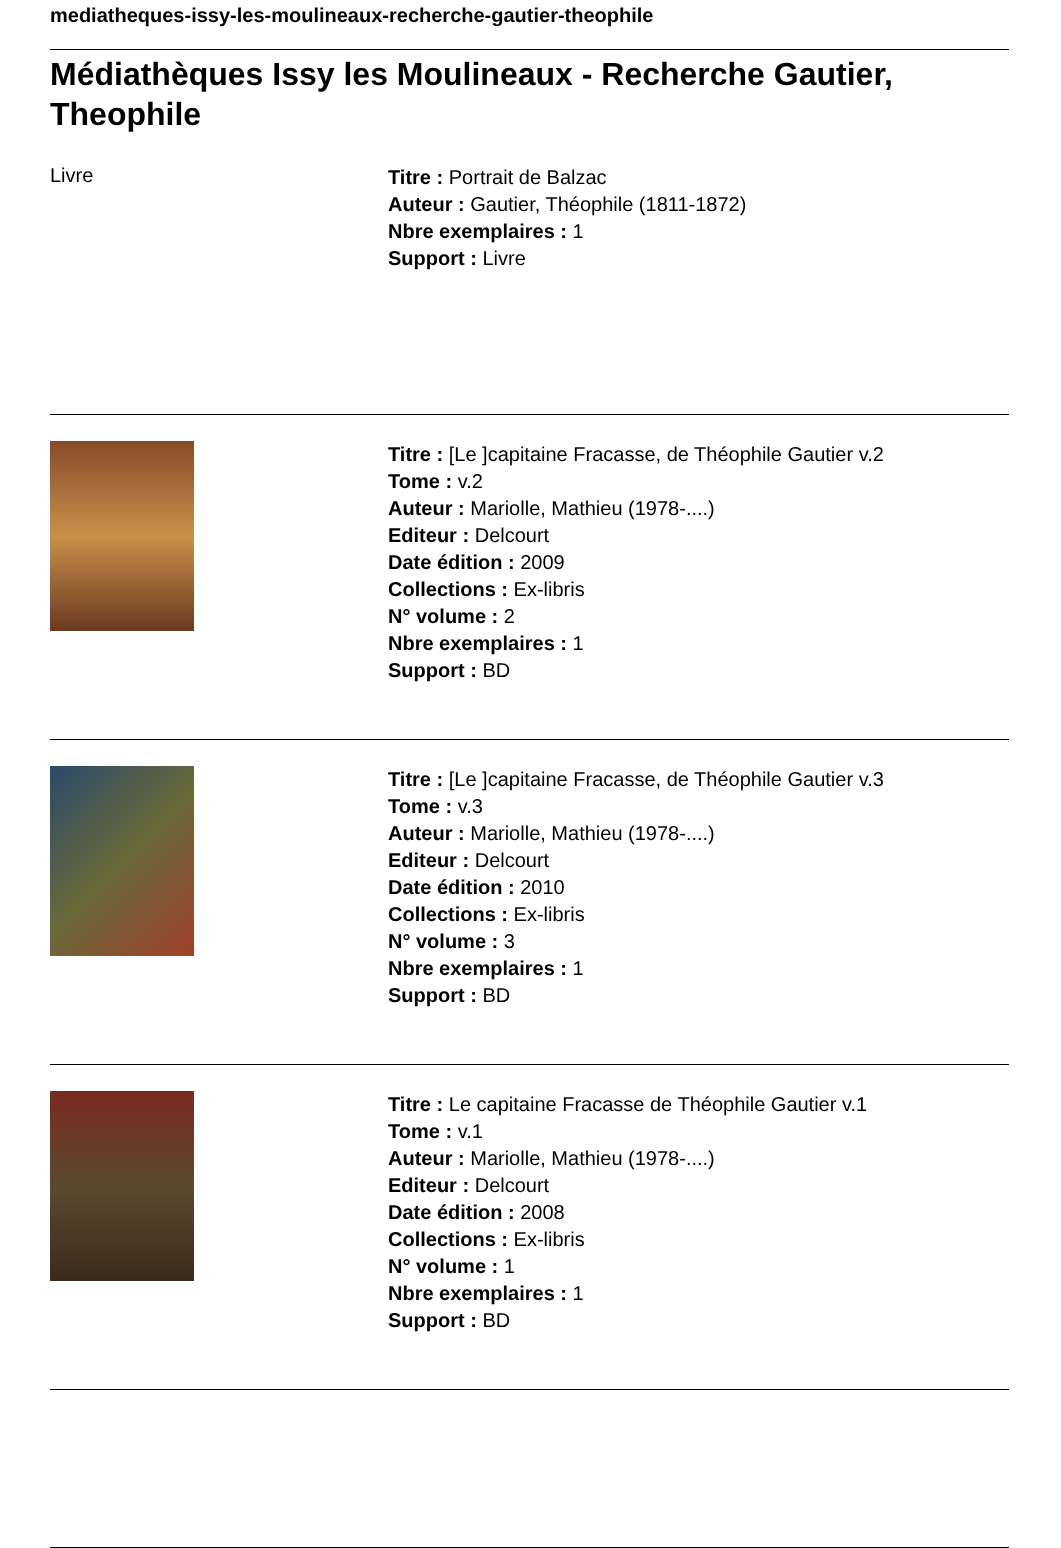mediatheques-issy-les-moulineaux-recherche-gautier-theophile
Médiathèques Issy les Moulineaux - Recherche Gautier, Theophile
Livre
Titre : Portrait de Balzac
Auteur : Gautier, Théophile (1811-1872)
Nbre exemplaires : 1
Support : Livre
Titre : [Le ]capitaine Fracasse, de Théophile Gautier v.2
Tome : v.2
Auteur : Mariolle, Mathieu (1978-....)
Editeur : Delcourt
Date édition : 2009
Collections : Ex-libris
N° volume : 2
Nbre exemplaires : 1
Support : BD
Titre : [Le ]capitaine Fracasse, de Théophile Gautier v.3
Tome : v.3
Auteur : Mariolle, Mathieu (1978-....)
Editeur : Delcourt
Date édition : 2010
Collections : Ex-libris
N° volume : 3
Nbre exemplaires : 1
Support : BD
Titre : Le capitaine Fracasse de Théophile Gautier v.1
Tome : v.1
Auteur : Mariolle, Mathieu (1978-....)
Editeur : Delcourt
Date édition : 2008
Collections : Ex-libris
N° volume : 1
Nbre exemplaires : 1
Support : BD